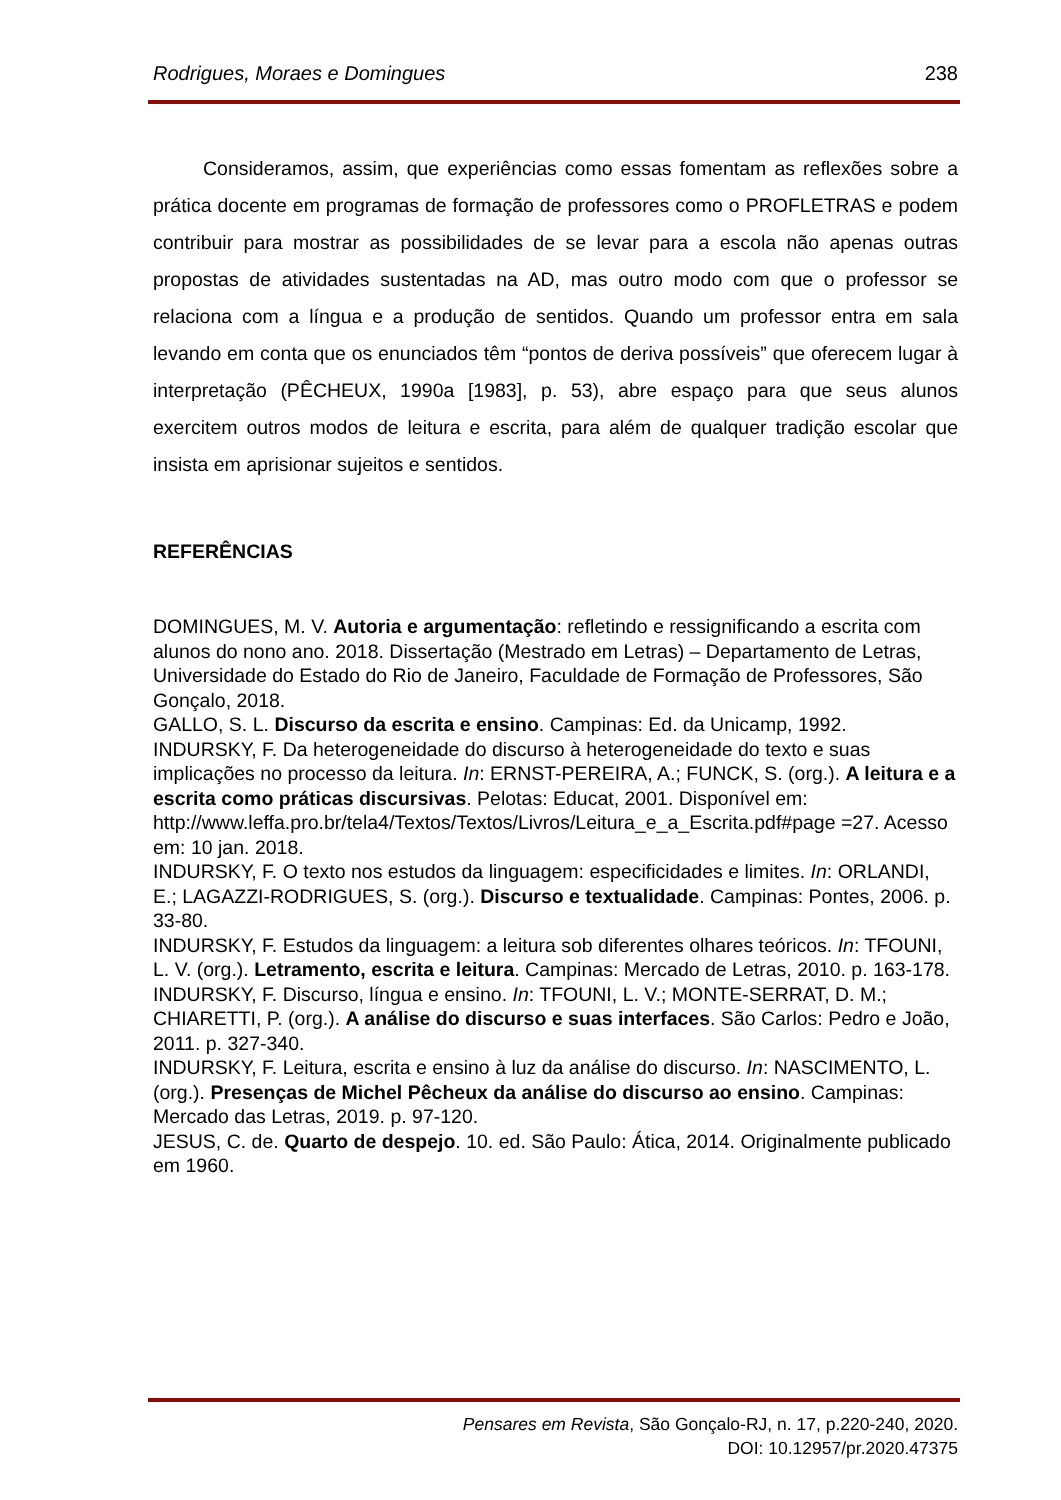Rodrigues, Moraes e Domingues 238
Consideramos, assim, que experiências como essas fomentam as reflexões sobre a prática docente em programas de formação de professores como o PROFLETRAS e podem contribuir para mostrar as possibilidades de se levar para a escola não apenas outras propostas de atividades sustentadas na AD, mas outro modo com que o professor se relaciona com a língua e a produção de sentidos. Quando um professor entra em sala levando em conta que os enunciados têm “pontos de deriva possíveis” que oferecem lugar à interpretação (PÊCHEUX, 1990a [1983], p. 53), abre espaço para que seus alunos exercitem outros modos de leitura e escrita, para além de qualquer tradição escolar que insista em aprisionar sujeitos e sentidos.
REFERÊNCIAS
DOMINGUES, M. V. Autoria e argumentação: refletindo e ressignificando a escrita com alunos do nono ano. 2018. Dissertação (Mestrado em Letras) – Departamento de Letras, Universidade do Estado do Rio de Janeiro, Faculdade de Formação de Professores, São Gonçalo, 2018.
GALLO, S. L. Discurso da escrita e ensino. Campinas: Ed. da Unicamp, 1992.
INDURSKY, F. Da heterogeneidade do discurso à heterogeneidade do texto e suas implicações no processo da leitura. In: ERNST-PEREIRA, A.; FUNCK, S. (org.). A leitura e a escrita como práticas discursivas. Pelotas: Educat, 2001. Disponível em: http://www.leffa.pro.br/tela4/Textos/Textos/Livros/Leitura_e_a_Escrita.pdf#page =27. Acesso em: 10 jan. 2018.
INDURSKY, F. O texto nos estudos da linguagem: especificidades e limites. In: ORLANDI, E.; LAGAZZI-RODRIGUES, S. (org.). Discurso e textualidade. Campinas: Pontes, 2006. p. 33-80.
INDURSKY, F. Estudos da linguagem: a leitura sob diferentes olhares teóricos. In: TFOUNI, L. V. (org.). Letramento, escrita e leitura. Campinas: Mercado de Letras, 2010. p. 163-178.
INDURSKY, F. Discurso, língua e ensino. In: TFOUNI, L. V.; MONTE-SERRAT, D. M.; CHIARETTI, P. (org.). A análise do discurso e suas interfaces. São Carlos: Pedro e João, 2011. p. 327-340.
INDURSKY, F. Leitura, escrita e ensino à luz da análise do discurso. In: NASCIMENTO, L. (org.). Presenças de Michel Pêcheux da análise do discurso ao ensino. Campinas: Mercado das Letras, 2019. p. 97-120.
JESUS, C. de. Quarto de despejo. 10. ed. São Paulo: Ática, 2014. Originalmente publicado em 1960.
Pensares em Revista, São Gonçalo-RJ, n. 17, p.220-240, 2020.
DOI: 10.12957/pr.2020.47375